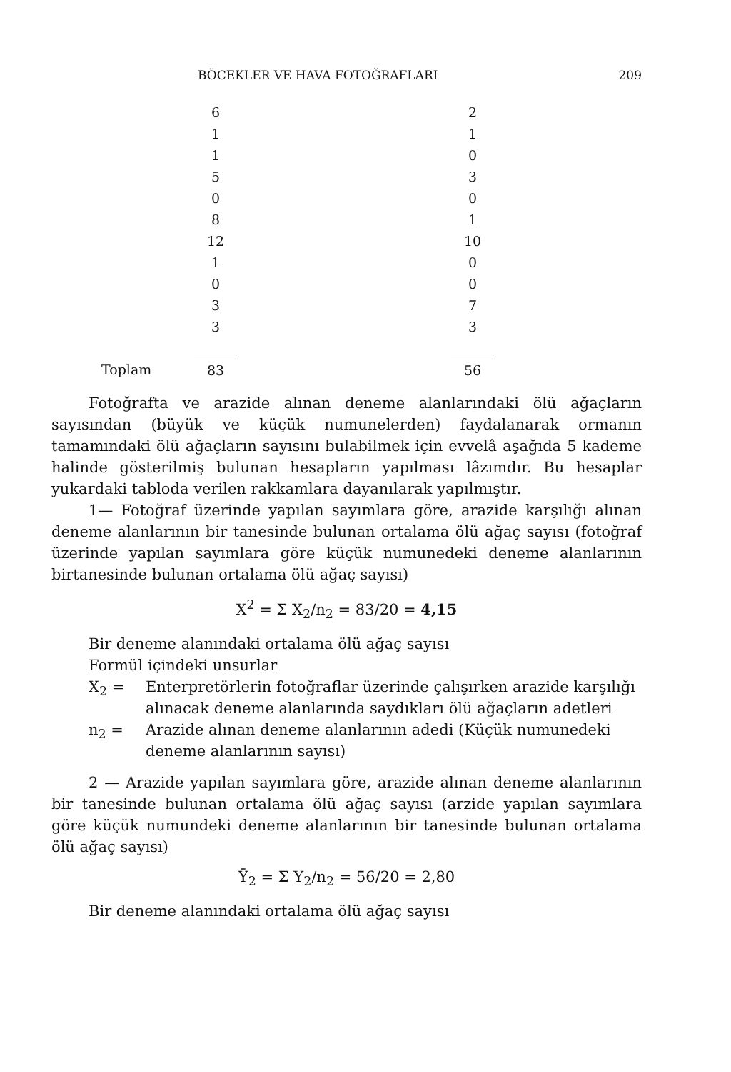BÖCEKLER VE HAVA FOTOĞRAFLARI 209
| | 6 | | 2 |
| | 1 | | 1 |
| | 1 | | 0 |
| | 5 | | 3 |
| | 0 | | 0 |
| | 8 | | 1 |
| | 12 | | 10 |
| | 1 | | 0 |
| | 0 | | 0 |
| | 3 | | 7 |
| | 3 | | 3 |
| Toplam | 83 | | 56 |
Fotoğrafta ve arazide alınan deneme alanlarındaki ölü ağaçların sayısından (büyük ve küçük numunelerden) faydalanarak ormanın tamamındaki ölü ağaçların sayısını bulabilmek için evvelâ aşağıda 5 kademe halinde gösterilmiş bulunan hesapların yapılması lâzımdır. Bu hesaplar yukardaki tabloda verilen rakkamlara dayanılarak yapılmıştır.
1— Fotoğraf üzerinde yapılan sayımlara göre, arazide karşılığı alınan deneme alanlarının bir tanesinde bulunan ortalama ölü ağaç sayısı (fotoğraf üzerinde yapılan sayımlara göre küçük numunedeki deneme alanlarının birtanesinde bulunan ortalama ölü ağaç sayısı)
X<sup>2</sup> = Σ X<sub>2</sub>/n<sub>2</sub> = 83/20 = 4,15
Bir deneme alanındaki ortalama ölü ağaç sayısı
Formül içindeki unsurlar
X<sub>2</sub> = Enterpretörlerin fotoğraflar üzerinde çalışırken arazide karşılığı alınacak deneme alanlarında saydıkları ölü ağaçların adetleri
n<sub>2</sub> = Arazide alınan deneme alanlarının adedi (Küçük numunedeki deneme alanlarının sayısı)
2 — Arazide yapılan sayımlara göre, arazide alınan deneme alanlarının bir tanesinde bulunan ortalama ölü ağaç sayısı (arzide yapılan sayımlara göre küçük numundeki deneme alanlarının bir tanesinde bulunan ortalama ölü ağaç sayısı)
Ȳ<sub>2</sub> = Σ Y<sub>2</sub>/n<sub>2</sub> = 56/20 = 2,80
Bir deneme alanındaki ortalama ölü ağaç sayısı